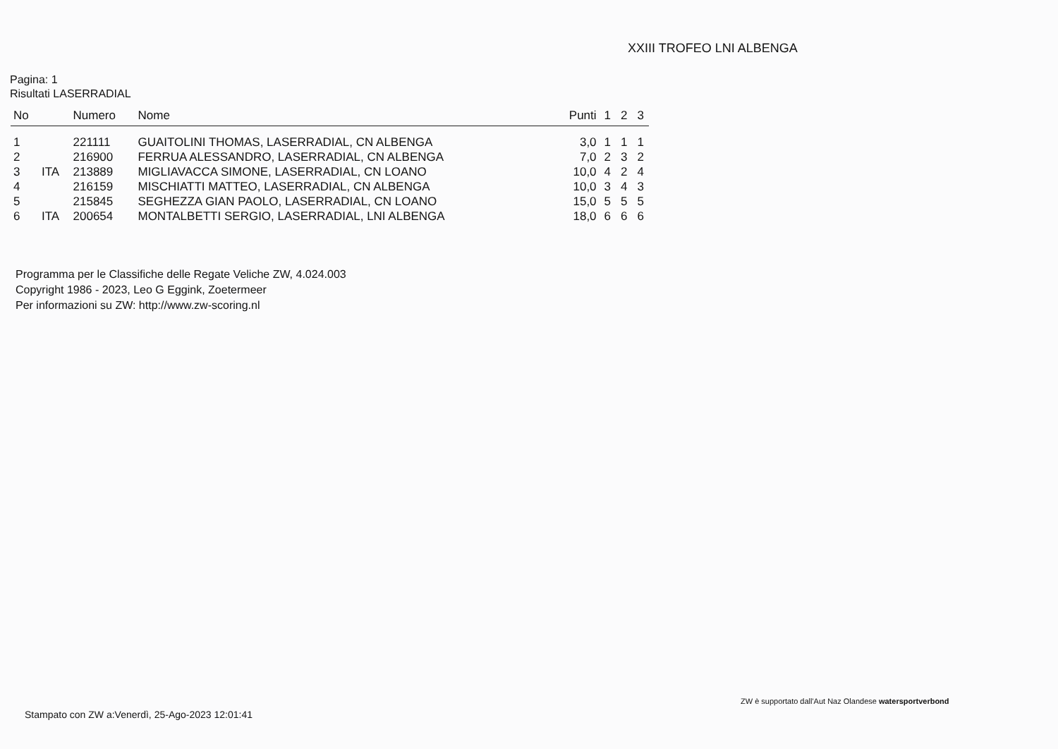XXIII TROFEO LNI ALBENGA
Pagina: 1
Risultati LASERRADIAL
| No | | Numero | Nome | Punti | 1 | 2 | 3 |
| --- | --- | --- | --- | --- | --- | --- | --- |
| 1 | | 221111 | GUAITOLINI THOMAS, LASERRADIAL, CN ALBENGA | 3,0 | 1 | 1 | 1 |
| 2 | | 216900 | FERRUA ALESSANDRO, LASERRADIAL, CN ALBENGA | 7,0 | 2 | 3 | 2 |
| 3 | ITA | 213889 | MIGLIAVACCA SIMONE, LASERRADIAL, CN LOANO | 10,0 | 4 | 2 | 4 |
| 4 | | 216159 | MISCHIATTI MATTEO, LASERRADIAL, CN ALBENGA | 10,0 | 3 | 4 | 3 |
| 5 | | 215845 | SEGHEZZA GIAN PAOLO, LASERRADIAL, CN LOANO | 15,0 | 5 | 5 | 5 |
| 6 | ITA | 200654 | MONTALBETTI SERGIO, LASERRADIAL, LNI ALBENGA | 18,0 | 6 | 6 | 6 |
Programma per le Classifiche delle Regate Veliche ZW, 4.024.003
Copyright 1986 - 2023, Leo G Eggink, Zoetermeer
Per informazioni su ZW: http://www.zw-scoring.nl
ZW è supportato dall'Aut Naz Olandese watersportverbond
Stampato con ZW a:Venerdì, 25-Ago-2023 12:01:41